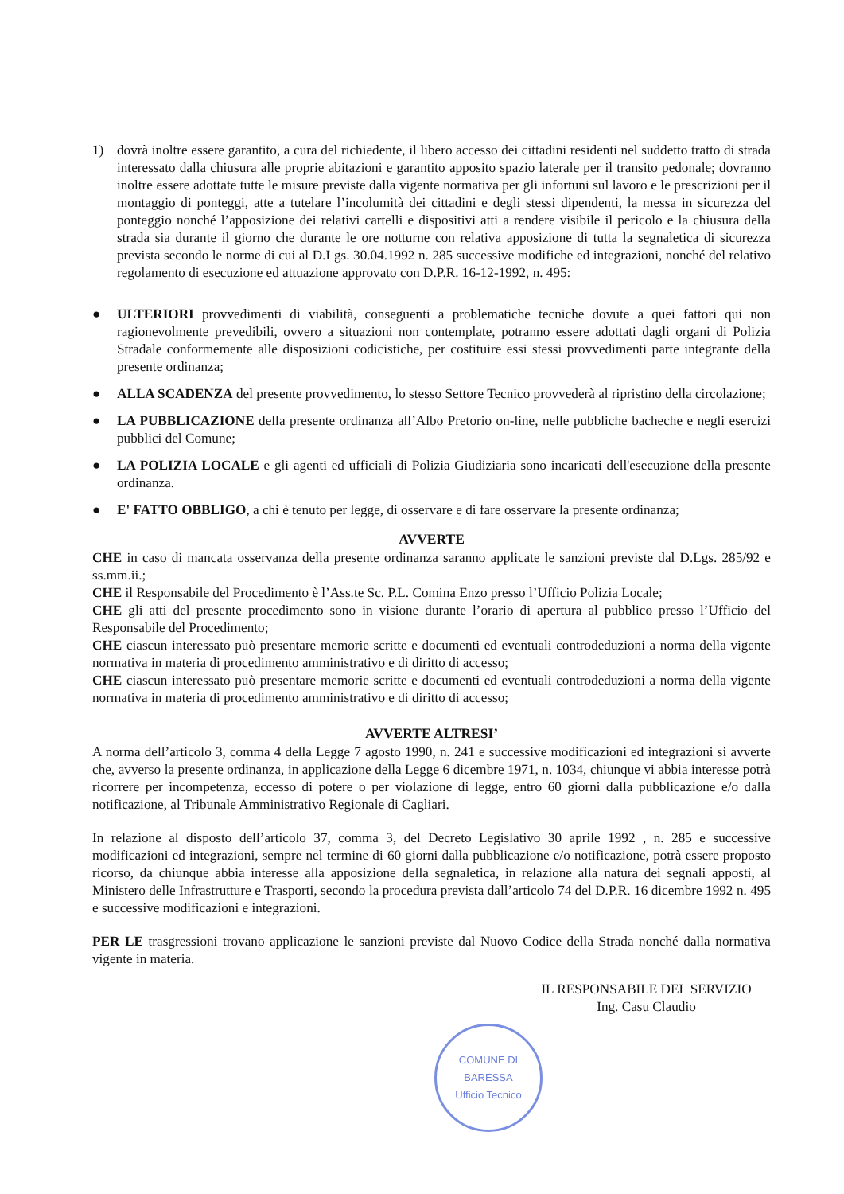1) dovrà inoltre essere garantito, a cura del richiedente, il libero accesso dei cittadini residenti nel suddetto tratto di strada interessato dalla chiusura alle proprie abitazioni e garantito apposito spazio laterale per il transito pedonale; dovranno inoltre essere adottate tutte le misure previste dalla vigente normativa per gli infortuni sul lavoro e le prescrizioni per il montaggio di ponteggi, atte a tutelare l’incolumità dei cittadini e degli stessi dipendenti, la messa in sicurezza del ponteggio nonché l’apposizione dei relativi cartelli e dispositivi atti a rendere visibile il pericolo e la chiusura della strada sia durante il giorno che durante le ore notturne con relativa apposizione di tutta la segnaletica di sicurezza prevista secondo le norme di cui al D.Lgs. 30.04.1992 n. 285 successive modifiche ed integrazioni, nonché del relativo regolamento di esecuzione ed attuazione approvato con D.P.R. 16-12-1992, n. 495:
● ULTERIORI provvedimenti di viabilità, conseguenti a problematiche tecniche dovute a quei fattori qui non ragionevolmente prevedibili, ovvero a situazioni non contemplate, potranno essere adottati dagli organi di Polizia Stradale conformemente alle disposizioni codicistiche, per costituire essi stessi provvedimenti parte integrante della presente ordinanza;
● ALLA SCADENZA del presente provvedimento, lo stesso Settore Tecnico provvederà al ripristino della circolazione;
● LA PUBBLICAZIONE della presente ordinanza all’Albo Pretorio on-line, nelle pubbliche bacheche e negli esercizi pubblici del Comune;
● LA POLIZIA LOCALE e gli agenti ed ufficiali di Polizia Giudiziaria sono incaricati dell'esecuzione della presente ordinanza.
● E' FATTO OBBLIGO, a chi è tenuto per legge, di osservare e di fare osservare la presente ordinanza;
AVVERTE
CHE in caso di mancata osservanza della presente ordinanza saranno applicate le sanzioni previste dal D.Lgs. 285/92 e ss.mm.ii.;
CHE il Responsabile del Procedimento è l’Ass.te Sc. P.L. Comina Enzo presso l’Ufficio Polizia Locale;
CHE gli atti del presente procedimento sono in visione durante l’orario di apertura al pubblico presso l’Ufficio del Responsabile del Procedimento;
CHE ciascun interessato può presentare memorie scritte e documenti ed eventuali controdeduzioni a norma della vigente normativa in materia di procedimento amministrativo e di diritto di accesso;
CHE ciascun interessato può presentare memorie scritte e documenti ed eventuali controdeduzioni a norma della vigente normativa in materia di procedimento amministrativo e di diritto di accesso;
AVVERTE ALTRESI’
A norma dell’articolo 3, comma 4 della Legge 7 agosto 1990, n. 241 e successive modificazioni ed integrazioni si avverte che, avverso la presente ordinanza, in applicazione della Legge 6 dicembre 1971, n. 1034, chiunque vi abbia interesse potrà ricorrere per incompetenza, eccesso di potere o per violazione di legge, entro 60 giorni dalla pubblicazione e/o dalla notificazione, al Tribunale Amministrativo Regionale di Cagliari.
In relazione al disposto dell’articolo 37, comma 3, del Decreto Legislativo 30 aprile 1992 , n. 285 e successive modificazioni ed integrazioni, sempre nel termine di 60 giorni dalla pubblicazione e/o notificazione, potrà essere proposto ricorso, da chiunque abbia interesse alla apposizione della segnaletica, in relazione alla natura dei segnali apposti, al Ministero delle Infrastrutture e Trasporti, secondo la procedura prevista dall’articolo 74 del D.P.R. 16 dicembre 1992 n. 495 e successive modificazioni e integrazioni.
PER LE trasgressioni trovano applicazione le sanzioni previste dal Nuovo Codice della Strada nonché dalla normativa vigente in materia.
IL RESPONSABILE DEL SERVIZIO
Ing. Casu Claudio
COMUNE DI BARESSA
Ufficio Tecnico